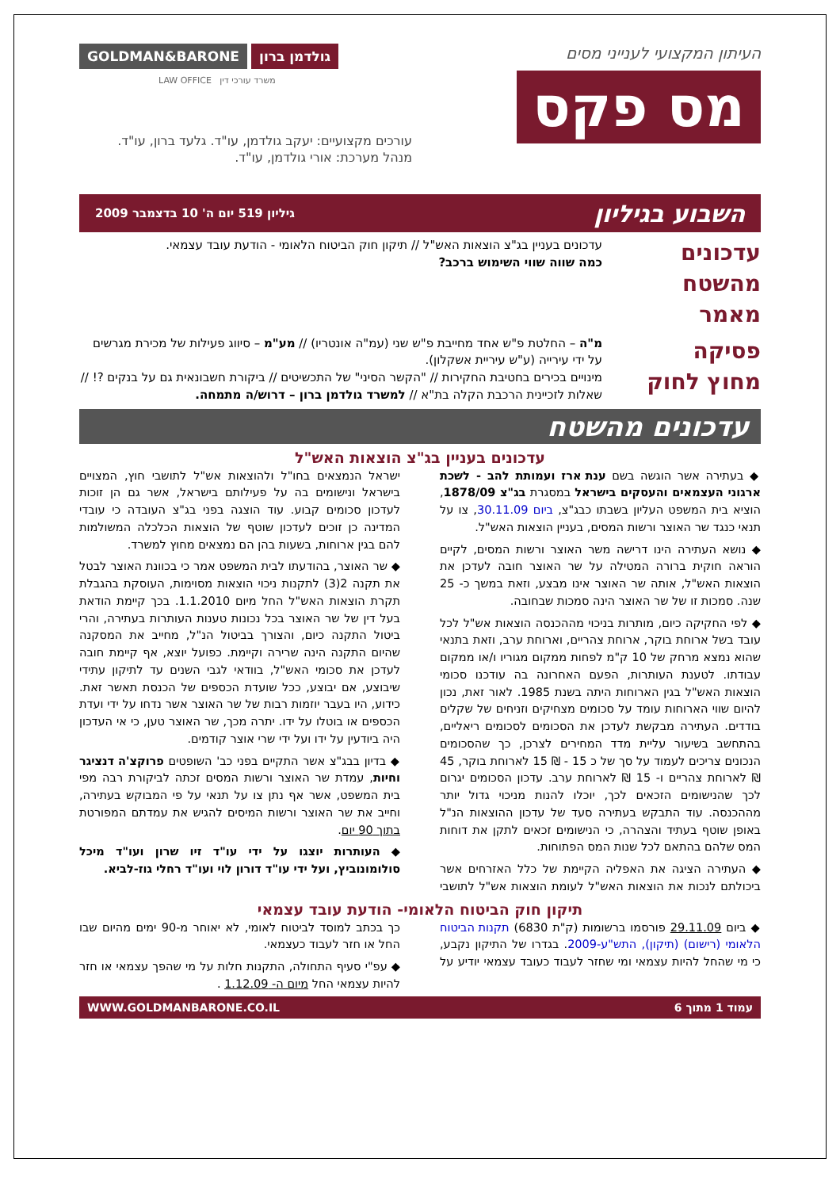העיתון המקצועי לענייני מסים
מס פקס
GOLDMAN&BARONE גולדמן ברון
LAW OFFICE משרד עורכי דין
עורכים מקצועיים: יעקב גולדמן, עו"ד. גלעד ברון, עו"ד.
מנהל מערכת: אורי גולדמן, עו"ד.
השבוע בגיליון גיליון 519 יום ה' 10 בדצמבר 2009
עדכונים מהשטח
מאמר
עדכונים בעניין בג"צ הוצאות האש"ל // תיקון חוק הביטוח הלאומי - הודעת עובד עצמאי.
כמה שווה שווי השימוש ברכב?
פסיקה
מחוץ לחוק
מ"ה – החלטת פ"ש אחד מחייבת פ"ש שני (עמ"ה אונטריו) // מע"מ – סיווג פעילות של מכירת מגרשים על ידי עירייה (ע"ש עיריית אשקלון).
מינויים בכירים בחטיבת החקירות // "הקשר הסיני" של התכשיטים // ביקורת חשבונאית גם על בנקים ?! // שאלות לזכיינית הרכבת הקלה בת"א // למשרד גולדמן ברון – דרוש/ה מתמחה.
עדכונים מהשטח
עדכונים בעניין בג"צ הוצאות האש"ל
◆ בעתירה אשר הוגשה בשם ענת ארז ועמותת להב - לשכת ארגוני העצמאים והעסקים בישראל במסגרת בג"צ 1878/09, הוציא בית המשפט העליון בשבתו כבג"צ, ביום 30.11.09, צו על תנאי כנגד שר האוצר ורשות המסים, בעניין הוצאות האש"ל.
◆ נושא העתירה הינו דרישה משר האוצר ורשות המסים, לקיים הוראה חוקית ברורה המטילה על שר האוצר חובה לעדכן את הוצאות האש"ל, אותה שר האוצר אינו מבצע, וזאת במשך כ- 25 שנה. סמכות זו של שר האוצר הינה סמכות שבחובה.
◆ לפי החקיקה כיום, מותרות בניכוי מההכנסה הוצאות אש"ל לכל עובד בשל ארוחת בוקר, ארוחת צהריים, וארוחת ערב, וזאת בתנאי שהוא נמצא מרחק של 10 ק"מ לפחות ממקום מגוריו ו/או ממקום עבודתו. לטענת העותרות, הפעם האחרונה בה עודכנו סכומי הוצאות האש"ל בגין הארוחות היתה בשנת 1985. לאור זאת, נכון להיום שווי הארוחות עומד על סכומים מצחיקים וזניחים של שקלים בודדים. העתירה מבקשת לעדכן את הסכומים לסכומים ריאליים, בהתחשב בשיעור עליית מדד המחירים לצרכן, כך שהסכומים הנכונים צריכים לעמוד על סך של כ 15 - ₪ 15 לארוחת בוקר, 45 ₪ לארוחת צהריים ו- 15 ₪ לארוחת ערב. עדכון הסכומים יגרום לכך שהנישומים הזכאים לכך, יוכלו להנות מניכוי גדול יותר מההכנסה. עוד התבקש בעתירה סעד של עדכון ההוצאות הנ"ל באופן שוטף בעתיד והצהרה, כי הנישומים זכאים לתקן את דוחות המס שלהם בהתאם לכל שנות המס הפתוחות.
◆ העתירה הציגה את האפליה הקיימת של כלל האזרחים אשר ביכולתם לנכות את הוצאות האש"ל לעומת הוצאות אש"ל לתושבי ישראל הנמצאים בחו"ל ולהוצאות אש"ל לתושבי חוץ, המצויים בישראל ונישומים בה על פעילותם בישראל, אשר גם הן זוכות לעדכון סכומים קבוע. עוד הוצגה בפני בג"צ העובדה כי עובדי המדינה כן זוכים לעדכון שוטף של הוצאות הכלכלה המשולמות להם בגין ארוחות, בשעות בהן הם נמצאים מחוץ למשרד.
◆ שר האוצר, בהודעתו לבית המשפט אמר כי בכוונת האוצר לבטל את תקנה 2(3) לתקנות ניכוי הוצאות מסוימות, העוסקת בהגבלת תקרת הוצאות האש"ל החל מיום 1.1.2010. בכך קיימת הודאת בעל דין של שר האוצר בכל נכונות טענות העותרות בעתירה, והרי ביטול התקנה כיום, והצורך בביטול הנ"ל, מחייב את המסקנה שהיום התקנה הינה שרירה וקיימת. כפועל יוצא, אף קיימת חובה לעדכן את סכומי האש"ל, בוודאי לגבי השנים עד לתיקון עתידי שיבוצע, אם יבוצע, ככל שועדת הכספים של הכנסת תאשר זאת. כידוע, היו בעבר יוזמות רבות של שר האוצר אשר נדחו על ידי ועדת הכספים או בוטלו על ידו. יתרה מכך, שר האוצר טען, כי אי העדכון היה ביודעין על ידו ועל ידי שרי אוצר קודמים.
◆ בדיון בבג"צ אשר התקיים בפני כב' השופטים פרוקצ'ה דנציגר וחיות, עמדת שר האוצר ורשות המסים זכתה לביקורת רבה מפי בית המשפט, אשר אף נתן צו על תנאי על פי המבוקש בעתירה, וחייב את שר האוצר ורשות המיסים להגיש את עמדתם המפורטת בתוך 90 יום.
◆ העותרות יוצגו על ידי עו"ד זיו שרון ועו"ד מיכל סולומונוביץ, ועל ידי עו"ד דורון לוי ועו"ד רחלי גוז-לביא.
תיקון חוק הביטוח הלאומי- הודעת עובד עצמאי
◆ ביום 29.11.09 פורסמו ברשומות (ק"ת 6830) תקנות הביטוח הלאומי (רישום) (תיקון), התש"ע-2009. בגדרו של התיקון נקבע, כי מי שהחל להיות עצמאי ומי שחזר לעבוד כעובד עצמאי יודיע על כך בכתב למוסד לביטוח לאומי, לא יאוחר מ-90 ימים מהיום שבו החל או חזר לעבוד כעצמאי.
◆ עפ"י סעיף התחולה, התקנות חלות על מי שהפך עצמאי או חזר להיות עצמאי החל מיום ה- 1.12.09 .
עמוד 1 מתוך 6 WWW.GOLDMANBARONE.CO.IL